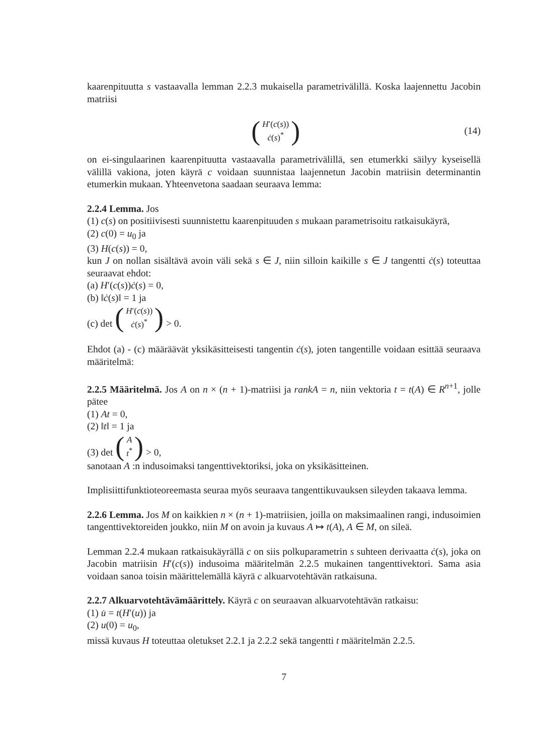kaarenpituutta s vastaavalla lemman 2.2.3 mukaisella parametrivälillä. Koska laajennettu Jacobin matriisi
(H′(c(s))
ċ(s)<sup>*</sup>)
(14)
on ei-singulaarinen kaarenpituutta vastaavalla parametrivälillä, sen etumerkki säilyy kyseisellä välillä vakiona, joten käyrä c voidaan suunnistaa laajennetun Jacobin matriisin determinantin etumerkin mukaan. Yhteenvetona saadaan seuraava lemma:
2.2.4 Lemma. Jos
(1) c(s) on positiivisesti suunnistettu kaarenpituuden s mukaan parametrisoitu ratkaisukäyrä,
(2) c(0) = u<sub>0</sub> ja
(3) H(c(s)) = 0,
kun J on nollan sisältävä avoin väli sekä s ∈ J, niin silloin kaikille s ∈ J tangentti ċ(s) toteuttaa seuraavat ehdot:
(a) H′(c(s))ċ(s) = 0,
(b) ‖ċ(s)‖ = 1 ja
(c) det (H′(c(s))
ċ(s)<sup>*</sup>) > 0.
Ehdot (a) - (c) määräävät yksikäsitteisesti tangentin ċ(s), joten tangentille voidaan esittää seuraava määritelmä:
2.2.5 Määritelmä. Jos A on n × (n + 1)-matriisi ja rankA = n, niin vektoria t = t(A) ∈ R<sup>n+1</sup>, jolle pätee
(1) At = 0,
(2) ‖t‖ = 1 ja
(3) det (A
t<sup>*</sup>) > 0,
sanotaan A :n indusoimaksi tangenttivektoriksi, joka on yksikäsitteinen.
Implisiittifunktioteoreemasta seuraa myös seuraava tangenttikuvauksen sileyden takaava lemma.
2.2.6 Lemma. Jos M on kaikkien n × (n + 1)-matriisien, joilla on maksimaalinen rangi, indusoimien tangenttivektoreiden joukko, niin M on avoin ja kuvaus A ↦ t(A), A ∈ M, on sileä.
Lemman 2.2.4 mukaan ratkaisukäyrällä c on siis polkuparametrin s suhteen derivaatta ċ(s), joka on Jacobin matriisin H′(c(s)) indusoima määritelmän 2.2.5 mukainen tangenttivektori. Sama asia voidaan sanoa toisin määrittelemällä käyrä c alkuarvotehtävän ratkaisuna.
2.2.7 Alkuarvotehtävämäärittely. Käyrä c on seuraavan alkuarvotehtävän ratkaisu:
(1) u̇ = t(H′(u)) ja
(2) u(0) = u<sub>0</sub>,
missä kuvaus H toteuttaa oletukset 2.2.1 ja 2.2.2 sekä tangentti t määritelmän 2.2.5.
7